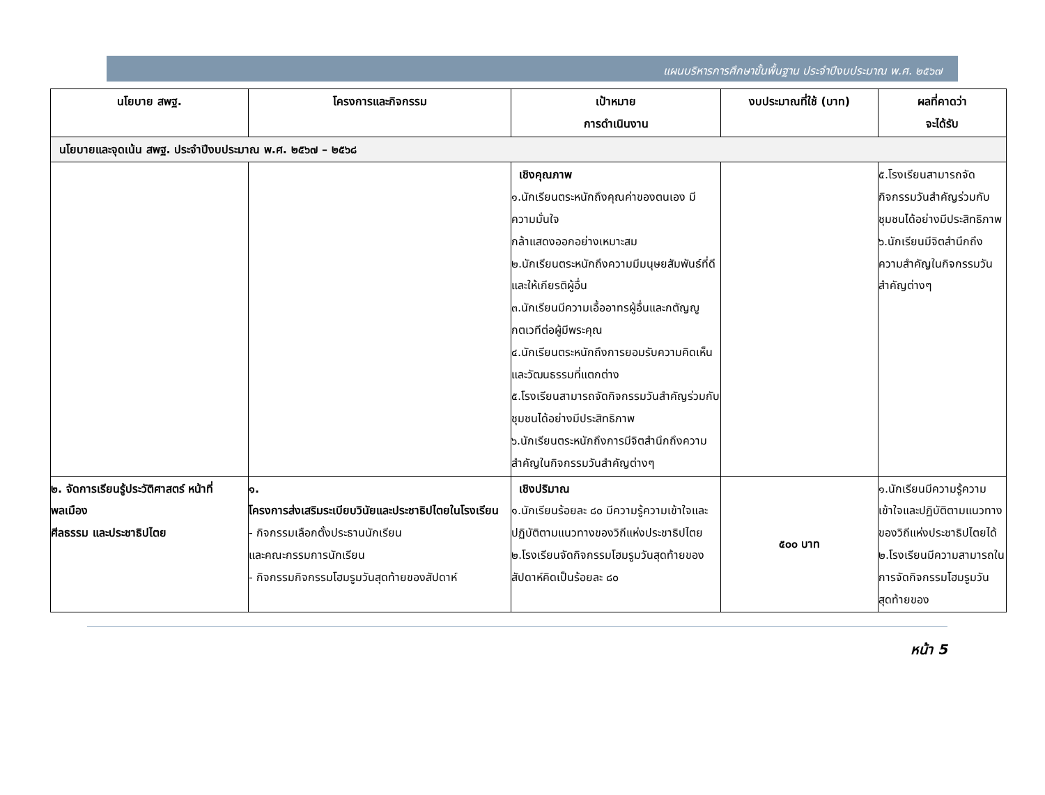แผนบริหารการศึกษาขั้นพื้นฐาน ประจำปีงบประมาณ พ.ศ. ๒๕๖๗
| นโยบาย สพฐ. | โครงการและกิจกรรม | เป้าหมาย การดำเนินงาน | งบประมาณที่ใช้ (บาท) | ผลที่คาดว่า จะได้รับ |
| --- | --- | --- | --- | --- |
| นโยบายและจุดเน้น สพฐ. ประจำปีงบประมาณ พ.ศ. ๒๕๖๗ – ๒๕๖๘ | | | | |
| | | เชิงคุณภาพ ๑.นักเรียนตระหนักถึงคุณค่าของตนเอง มีความมั่นใจ กล้าแสดงออกอย่างเหมาะสม ๒.นักเรียนตระหนักถึงความมีมนุษยสัมพันธ์ที่ดีและให้เกียรติผู้อื่น ๓.นักเรียนมีความเอื้ออาทรผู้อื่นและกตัญญูกตเวทีต่อผู้มีพระคุณ ๔.นักเรียนตระหนักถึงการยอมรับความคิดเห็น และวัฒนธรรมที่แตกต่าง ๕.โรงเรียนสามารถจัดกิจกรรมวันสำคัญร่วมกับชุมชนได้อย่างมีประสิทธิภาพ ๖.นักเรียนตระหนักถึงการมีจิตสำนึกถึงความสำคัญในกิจกรรมวันสำคัญต่างๆ | | ๕.โรงเรียนสามารถจัดกิจกรรมวันสำคัญร่วมกับชุมชนได้อย่างมีประสิทธิภาพ ๖.นักเรียนมีจิตสำนึกถึงความสำคัญในกิจกรรมวันสำคัญต่างๆ |
| ๒. จัดการเรียนรู้ประวัติศาสตร์ หน้าที่พลเมือง ศีลธรรม และประชาธิปไตย | ๑. โครงการส่งเสริมระเบียบวินัยและประชาธิปไตยในโรงเรียน - กิจกรรมเลือกตั้งประธานนักเรียน และคณะกรรมการนักเรียน - กิจกรรมกิจกรรมโฮมรูมวันสุดท้ายของสัปดาห์ | เชิงปริมาณ ๑.นักเรียนร้อยละ ๘๐ มีความรู้ความเข้าใจและปฏิบัติตามแนวทางของวิถีแห่งประชาธิปไตย ๒.โรงเรียนจัดกิจกรรมโฮมรูมวันสุดท้ายของสัปดาห์คิดเป็นร้อยละ ๘๐ | ๕๐๐ บาท | ๑.นักเรียนมีความรู้ความเข้าใจและปฏิบัติตามแนวทางของวิถีแห่งประชาธิปไตยได้ ๒.โรงเรียนมีความสามารถในการจัดกิจกรรมโฮมรูมวันสุดท้ายของ |
หน้า 5